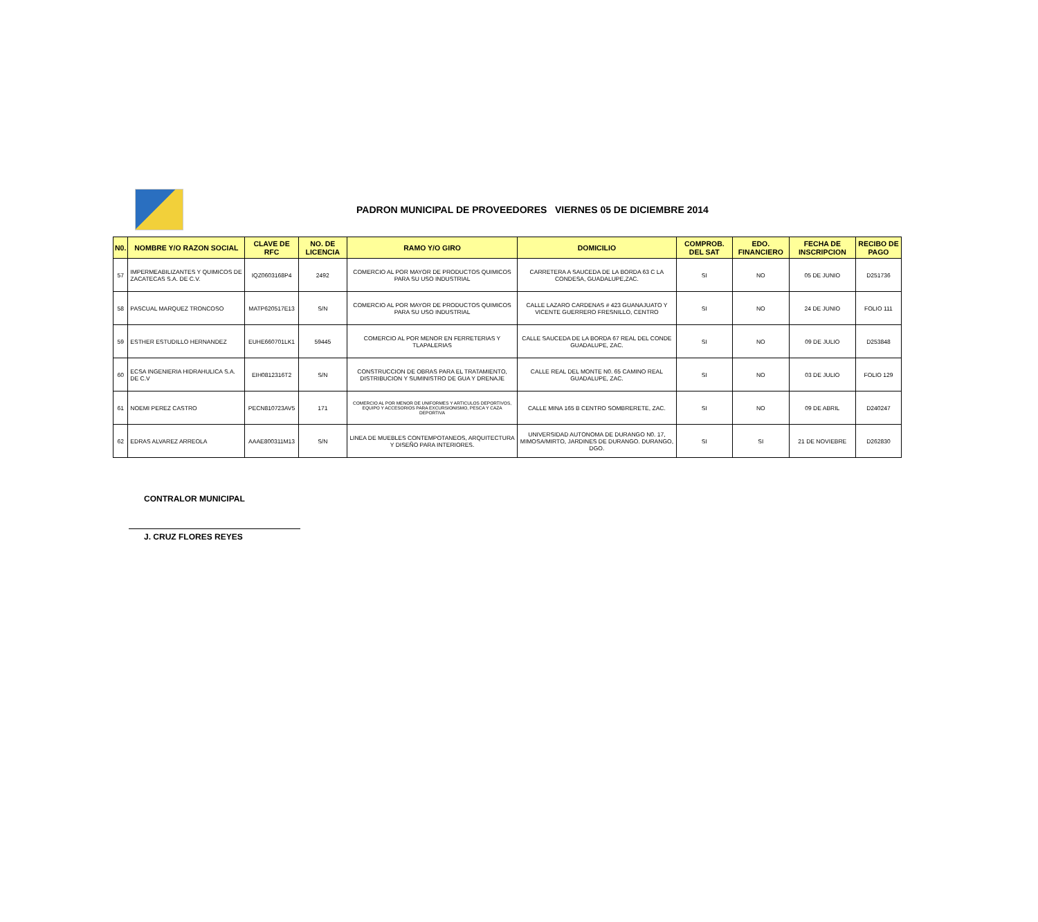PADRON MUNICIPAL DE PROVEEDORES VIERNES 05 DE DICIEMBRE 2014
| N0. | NOMBRE Y/O RAZON SOCIAL | CLAVE DE RFC | NO. DE LICENCIA | RAMO Y/O GIRO | DOMICILIO | COMPROB. DEL SAT | EDO. FINANCIERO | FECHA DE INSCRIPCION | RECIBO DE PAGO |
| --- | --- | --- | --- | --- | --- | --- | --- | --- | --- |
| 57 | IMPERMEABILIZANTES Y QUIMICOS DE ZACATECAS S.A. DE C.V. | IQZ0603168P4 | 2492 | COMERCIO AL POR MAYOR DE PRODUCTOS QUIMICOS PARA SU USO INDUSTRIAL | CARRETERA A SAUCEDA DE LA BORDA 63 C LA CONDESA, GUADALUPE,ZAC. | SI | NO | 05 DE JUNIO | D251736 |
| 58 | PASCUAL MARQUEZ TRONCOSO | MATP620517E13 | S/N | COMERCIO AL POR MAYOR DE PRODUCTOS QUIMICOS PARA SU USO INDUSTRIAL | CALLE LAZARO CARDENAS # 423 GUANAJUATO Y VICENTE GUERRERO FRESNILLO, CENTRO | SI | NO | 24 DE JUNIO | FOLIO 111 |
| 59 | ESTHER ESTUDILLO HERNANDEZ | EUHE660701LK1 | 59445 | COMERCIO AL POR MENOR EN FERRETERIAS Y TLAPALERIAS | CALLE SAUCEDA DE LA BORDA 67 REAL DEL CONDE GUADALUPE, ZAC. | SI | NO | 09 DE JULIO | D253848 |
| 60 | ECSA INGENIERIA HIDRAHULICA S.A. DE C.V | EIH0812316T2 | S/N | CONSTRUCCION DE OBRAS PARA EL TRATAMIENTO, DISTRIBUCION Y SUMINISTRO DE GUA Y DRENAJE | CALLE REAL DEL MONTE N0. 65 CAMINO REAL GUADALUPE, ZAC. | SI | NO | 03 DE JULIO | FOLIO 129 |
| 61 | NOEMI PEREZ CASTRO | PECN810723AV5 | 171 | COMERCIO AL POR MENOR DE UNIFORMES Y ARTICULOS DEPORTIVOS, EQUIPO Y ACCESORIOS PARA EXCURSIONISMO, PESCA Y CAZA DEPORTIVA | CALLE MINA 165 B CENTRO SOMBRERETE, ZAC. | SI | NO | 09 DE ABRIL | D240247 |
| 62 | EDRAS ALVAREZ ARREOLA | AAAE800311M13 | S/N | LINEA DE MUEBLES CONTEMPOTANEOS, ARQUITECTURA Y DISEÑO PARA INTERIORES. | UNIVERSIDAD AUTONOMA DE DURANGO N0. 17, MIMOSA/MIRTO, JARDINES DE DURANGO. DURANGO, DGO. | SI | SI | 21 DE NOVIEBRE | D262830 |
CONTRALOR MUNICIPAL
J. CRUZ FLORES REYES